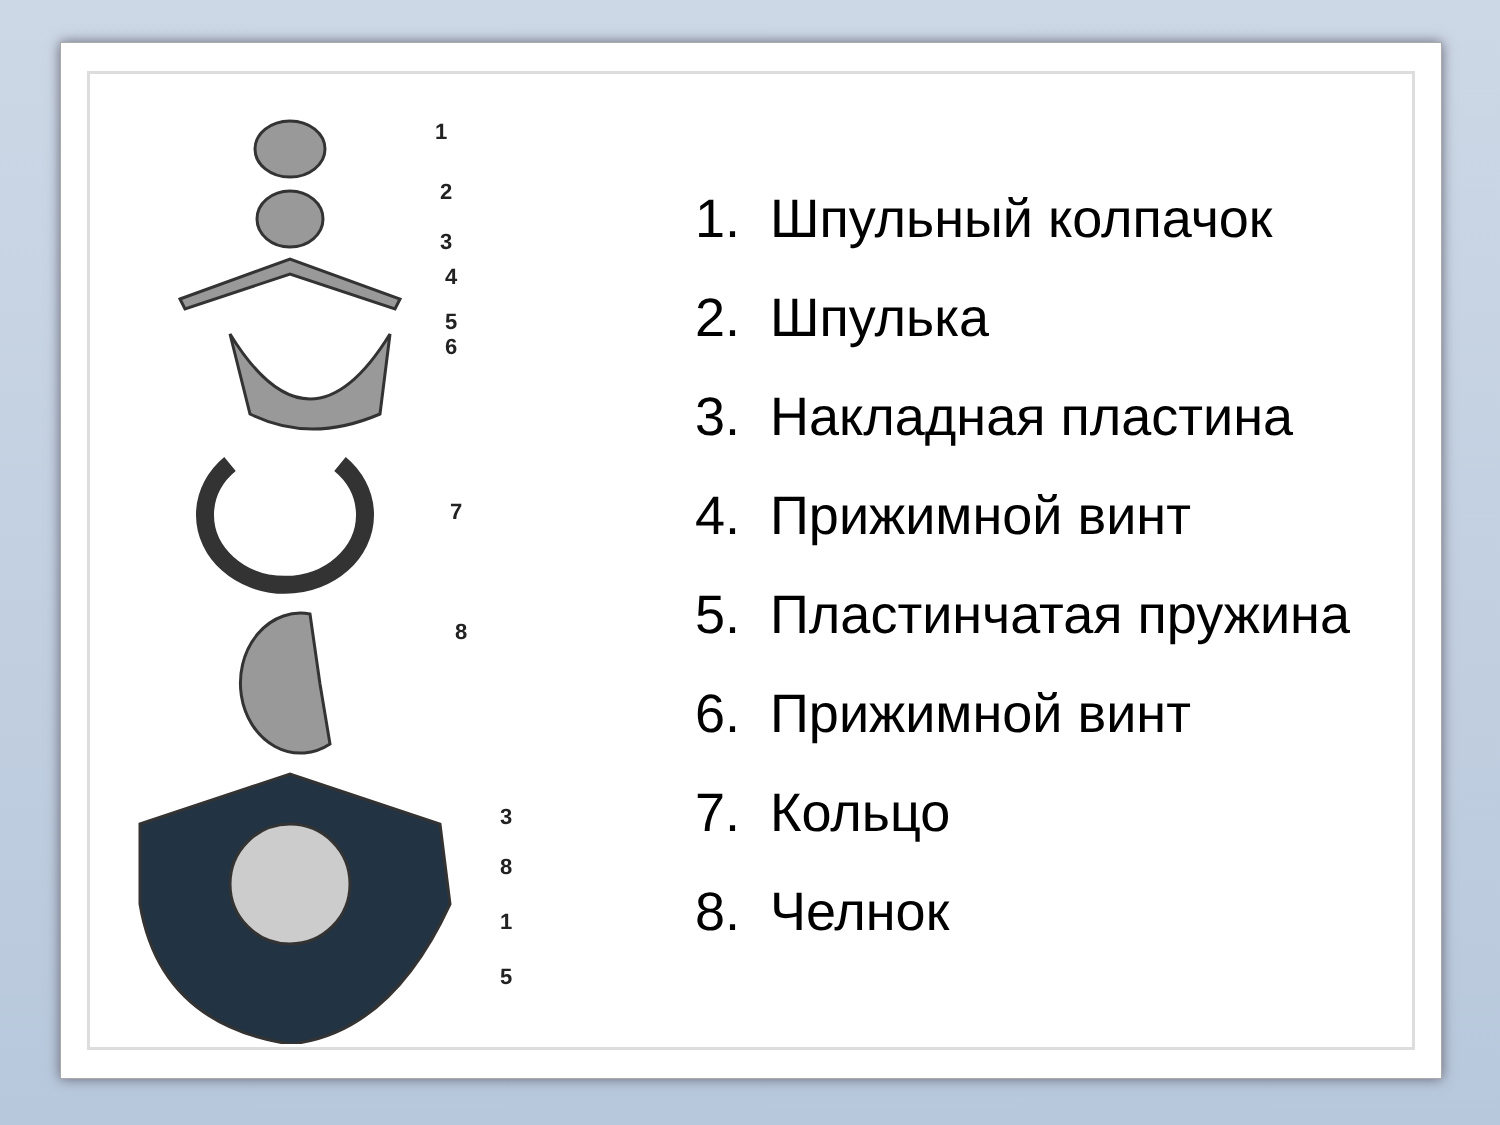1
2
3
4
5
6
7
8
3
8
1
5
1. Шпульный колпачок
2. Шпулька
3. Накладная пластина
4. Прижимной винт
5. Пластинчатая пружина
6. Прижимной винт
7. Кольцо
8. Челнок